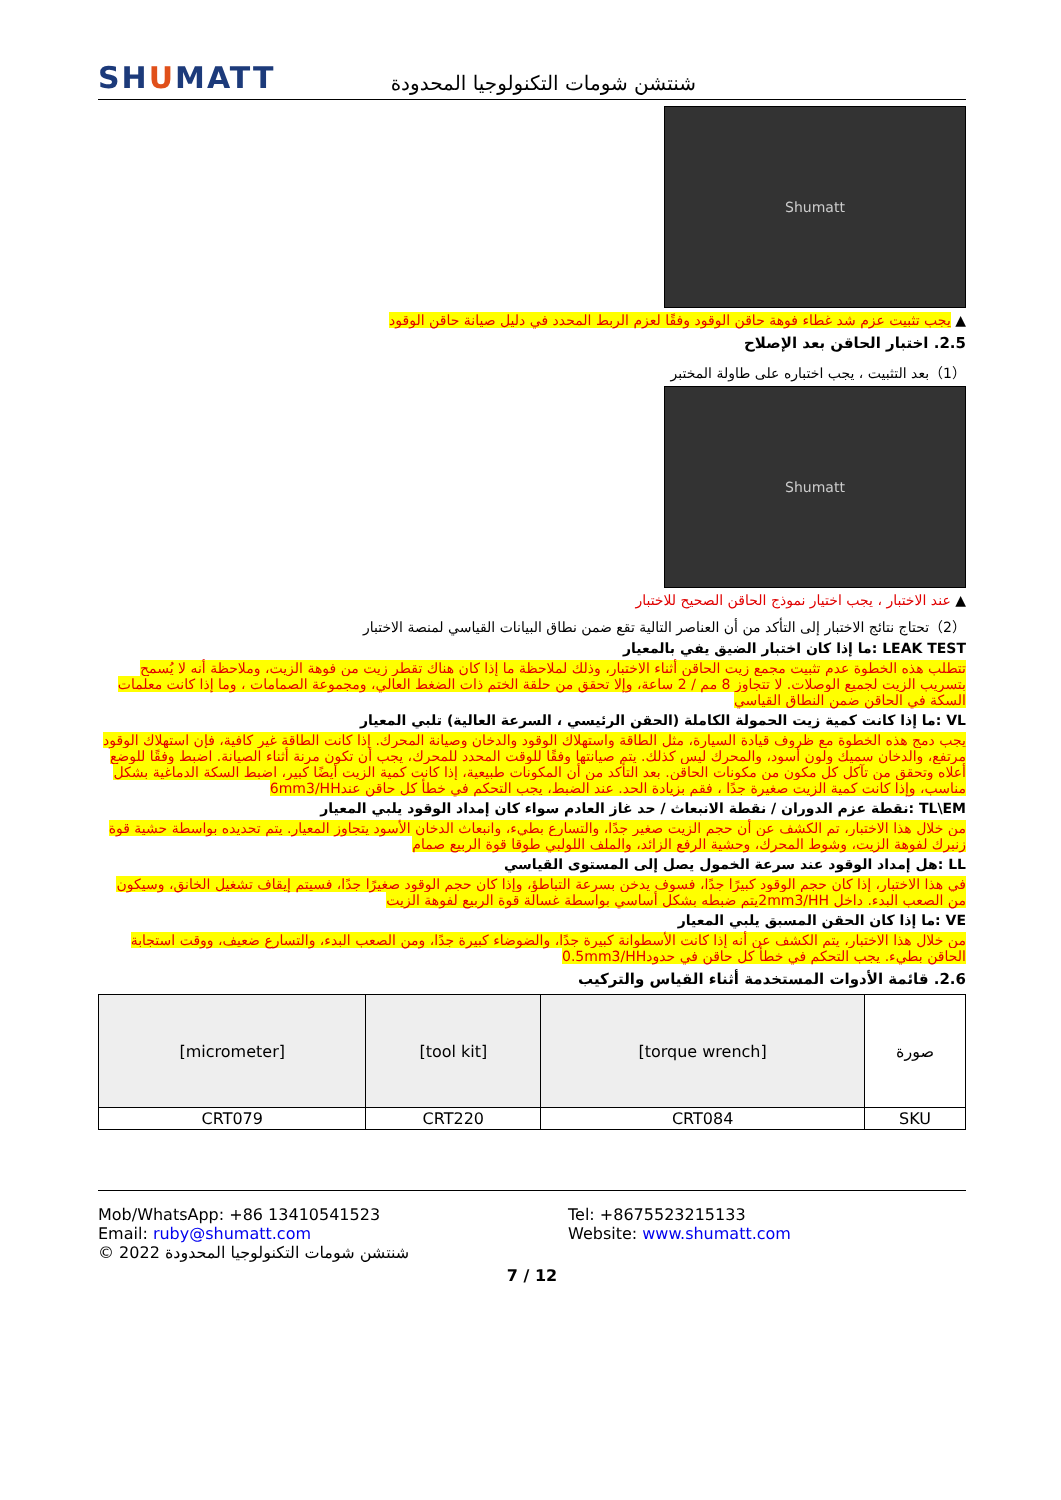SHUMATT
شنتشن شومات التكنولوجيا المحدودة
Shumatt
▲ يجب تثبيت عزم شد غطاء فوهة حاقن الوقود وفقًا لعزم الربط المحدد في دليل صيانة حاقن الوقود
2.5. اختبار الحاقن بعد الإصلاح
（1）بعد التثبيت ، يجب اختباره على طاولة المختبر
Shumatt
▲ عند الاختبار ، يجب اختيار نموذج الحاقن الصحيح للاختبار
（2）تحتاج نتائج الاختبار إلى التأكد من أن العناصر التالية تقع ضمن نطاق البيانات القياسي لمنصة الاختبار
LEAK TEST :ما إذا كان اختبار الضيق يفي بالمعيار
تتطلب هذه الخطوة عدم تثبيت مجمع زيت الحاقن أثناء الاختبار، وذلك لملاحظة ما إذا كان هناك تقطر زيت من فوهة الزيت، وملاحظة أنه لا يُسمح بتسريب الزيت لجميع الوصلات. لا تتجاوز 8 مم / 2 ساعة، وإلا تحقق من حلقة الختم ذات الضغط العالي، ومجموعة الصمامات ، وما إذا كانت معلمات السكة في الحاقن ضمن النطاق القياسي
VL :ما إذا كانت كمية زيت الحمولة الكاملة (الحقن الرئيسي ، السرعة العالية) تلبي المعيار
يجب دمج هذه الخطوة مع ظروف قيادة السيارة، مثل الطاقة واستهلاك الوقود والدخان وصيانة المحرك. إذا كانت الطاقة غير كافية، فإن استهلاك الوقود مرتفع، والدخان سميك ولون أسود، والمحرك ليس كذلك. يتم صيانتها وفقًا للوقت المحدد للمحرك، يجب أن تكون مرنة أثناء الصيانة. اضبط وفقًا للوضع أعلاه وتحقق من تآكل كل مكون من مكونات الحاقن. بعد التأكد من أن المكونات طبيعية، إذا كانت كمية الزيت أيضًا كبير، اضبط السكة الدماغية بشكل مناسب، وإذا كانت كمية الزيت صغيرة جدًا ، فقم بزيادة الحد. عند الضبط، يجب التحكم في خطأ كل حاقن عند6mm3/HH
TL\EM :نقطة عزم الدوران / نقطة الانبعاث / حد غاز العادم سواء كان إمداد الوقود يلبي المعيار
من خلال هذا الاختبار، تم الكشف عن أن حجم الزيت صغير جدًا، والتسارع بطيء، وانبعاث الدخان الأسود يتجاوز المعيار. يتم تحديده بواسطة حشية قوة زنبرك لفوهة الزيت، وشوط المحرك، وحشية الرفع الزائد، والملف اللولبي طوقا قوة الربيع صمام
LL :هل إمداد الوقود عند سرعة الخمول يصل إلى المستوى القياسي
في هذا الاختبار، إذا كان حجم الوقود كبيرًا جدًا، فسوف يدخن بسرعة التباطؤ، وإذا كان حجم الوقود صغيرًا جدًا، فسيتم إيقاف تشغيل الخانق، وسيكون من الصعب البدء. داخل 2mm3/HHيتم ضبطه بشكل أساسي بواسطة غسالة قوة الربيع لفوهة الزيت
VE :ما إذا كان الحقن المسبق يلبي المعيار
من خلال هذا الاختبار، يتم الكشف عن أنه إذا كانت الأسطوانة كبيرة جدًا، والضوضاء كبيرة جدًا، ومن الصعب البدء، والتسارع ضعيف، ووقت استجابة الحاقن بطيء. يجب التحكم في خطأ كل حاقن في حدود0.5mm3/HH
2.6. قائمة الأدوات المستخدمة أثناء القياس والتركيب
| صورة | [torque wrench] | [tool kit] | [micrometer] |
| SKU | CRT084 | CRT220 | CRT079 |
Mob/WhatsApp: +86 13410541523 Tel: +8675523215133
Email: ruby@shumatt.com Website: www.shumatt.com
© 2022 شنتشن شومات التكنولوجيا المحدودة
7 / 12